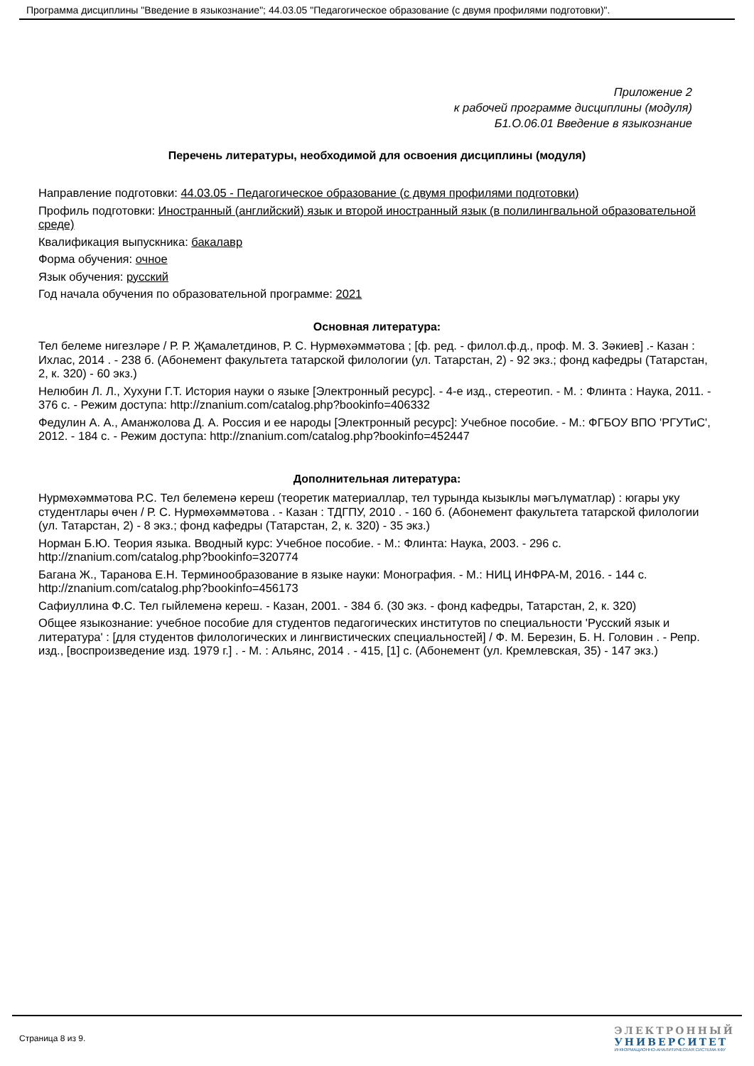Программа дисциплины "Введение в языкознание"; 44.03.05 "Педагогическое образование (с двумя профилями подготовки)".
Приложение 2
к рабочей программе дисциплины (модуля)
Б1.О.06.01 Введение в языкознание
Перечень литературы, необходимой для освоения дисциплины (модуля)
Направление подготовки: 44.03.05 - Педагогическое образование (с двумя профилями подготовки)
Профиль подготовки: Иностранный (английский) язык и второй иностранный язык (в полилингвальной образовательной среде)
Квалификация выпускника: бакалавр
Форма обучения: очное
Язык обучения: русский
Год начала обучения по образовательной программе: 2021
Основная литература:
Тел белеме нигезләре / Р. Р. Җамалетдинов, Р. С. Нурмөхәммәтова ; [ф. ред. - филол.ф.д., проф. М. З. Зәкиев] .- Казан : Ихлас, 2014 . - 238 б. (Абонемент факультета татарской филологии (ул. Татарстан, 2) - 92 экз.; фонд кафедры (Татарстан, 2, к. 320) - 60 экз.)
Нелюбин Л. Л., Хухуни Г.Т. История науки о языке [Электронный ресурс]. - 4-е изд., стереотип. - М. : Флинта : Наука, 2011. - 376 с. - Режим доступа: http://znanium.com/catalog.php?bookinfo=406332
Федулин А. А., Аманжолова Д. А. Россия и ее народы [Электронный ресурс]: Учебное пособие. - М.: ФГБОУ ВПО 'РГУТиС', 2012. - 184 с. - Режим доступа: http://znanium.com/catalog.php?bookinfo=452447
Дополнительная литература:
Нурмөхәммәтова Р.С. Тел белеменә кереш (теоретик материаллар, тел турында кызыклы мәгълүматлар) : югары уку студентлары өчен / Р. С. Нурмөхәммәтова . - Казан : ТДГПУ, 2010 . - 160 б. (Абонемент факультета татарской филологии (ул. Татарстан, 2) - 8 экз.; фонд кафедры (Татарстан, 2, к. 320) - 35 экз.)
Норман Б.Ю. Теория языка. Вводный курс: Учебное пособие. - М.: Флинта: Наука, 2003. - 296 с. http://znanium.com/catalog.php?bookinfo=320774
Багана Ж., Таранова Е.Н. Терминообразование в языке науки: Монография. - М.: НИЦ ИНФРА-М, 2016. - 144 с. http://znanium.com/catalog.php?bookinfo=456173
Сафиуллина Ф.С. Тел гыйлеменә кереш. - Казан, 2001. - 384 б. (30 экз. - фонд кафедры, Татарстан, 2, к. 320)
Общее языкознание: учебное пособие для студентов педагогических институтов по специальности 'Русский язык и литература' : [для студентов филологических и лингвистических специальностей] / Ф. М. Березин, Б. Н. Головин . - Репр. изд., [воспроизведение изд. 1979 г.] . - М. : Альянс, 2014 . - 415, [1] с. (Абонемент (ул. Кремлевская, 35) - 147 экз.)
Страница 8 из 9.
ЭЛЕКТРОННЫЙ
УНИВЕРСИТЕТ
ИНФОРМАЦИОННО-АНАЛИТИЧЕСКАЯ СИСТЕМА КФУ